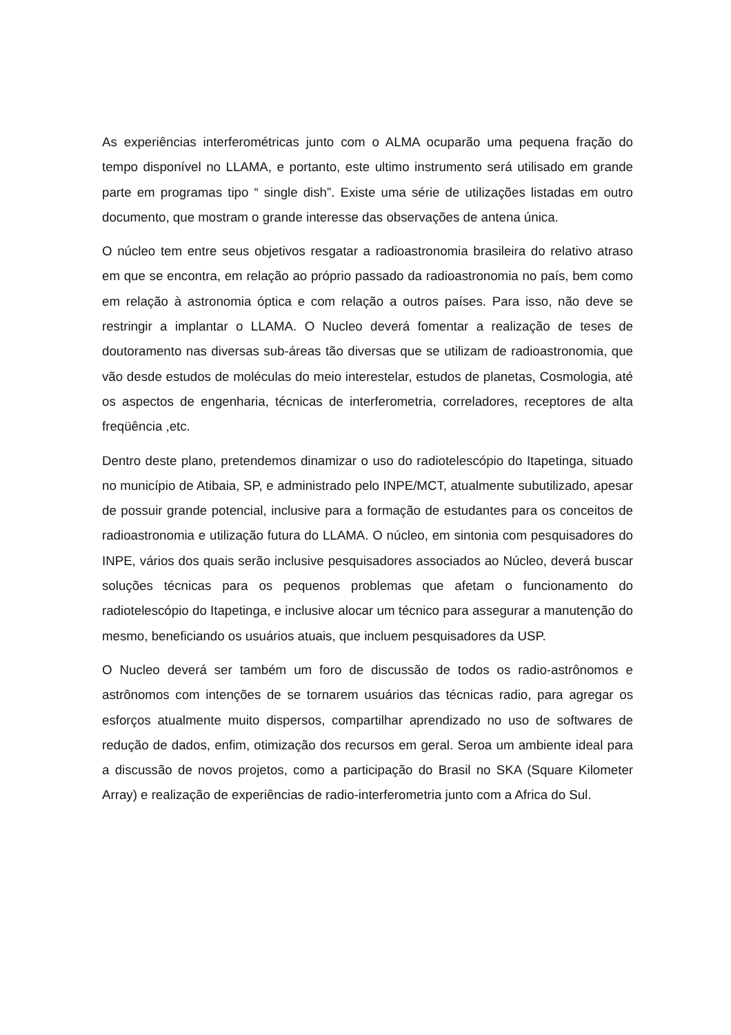As experiências interferométricas junto com o ALMA ocuparão uma pequena fração do tempo disponível no LLAMA, e portanto, este ultimo instrumento será utilisado em grande parte em programas tipo “ single dish”. Existe uma série de utilizações listadas em outro documento, que mostram o grande interesse das observações de antena única.
O núcleo tem entre seus objetivos resgatar a radioastronomia brasileira do relativo atraso em que se encontra, em relação ao próprio passado da radioastronomia no país, bem como em relação à astronomia óptica e com relação a outros países. Para isso, não deve se restringir a implantar o LLAMA. O Nucleo deverá fomentar a realização de teses de doutoramento nas diversas sub-áreas tão diversas que se utilizam de radioastronomia, que vão desde estudos de moléculas do meio interestelar, estudos de planetas, Cosmologia, até os aspectos de engenharia, técnicas de interferometria, correladores, receptores de alta freqüência ,etc.
Dentro deste plano, pretendemos dinamizar o uso do radiotelescópio do Itapetinga, situado no município de Atibaia, SP, e administrado pelo INPE/MCT, atualmente subutilizado, apesar de possuir grande potencial, inclusive para a formação de estudantes para os conceitos de radioastronomia e utilização futura do LLAMA. O núcleo, em sintonia com pesquisadores do INPE, vários dos quais serão inclusive pesquisadores associados ao Núcleo, deverá buscar soluções técnicas para os pequenos problemas que afetam o funcionamento do radiotelescópio do Itapetinga, e inclusive alocar um técnico para assegurar a manutenção do mesmo, beneficiando os usuários atuais, que incluem pesquisadores da USP.
O Nucleo deverá ser também um foro de discussão de todos os radio-astrônomos e astrônomos com intenções de se tornarem usuários das técnicas radio, para agregar os esforços atualmente muito dispersos, compartilhar aprendizado no uso de softwares de redução de dados, enfim, otimização dos recursos em geral. Seroa um ambiente ideal para a discussão de novos projetos, como a participação do Brasil no SKA (Square Kilometer Array) e realização de experiências de radio-interferometria junto com a Africa do Sul.